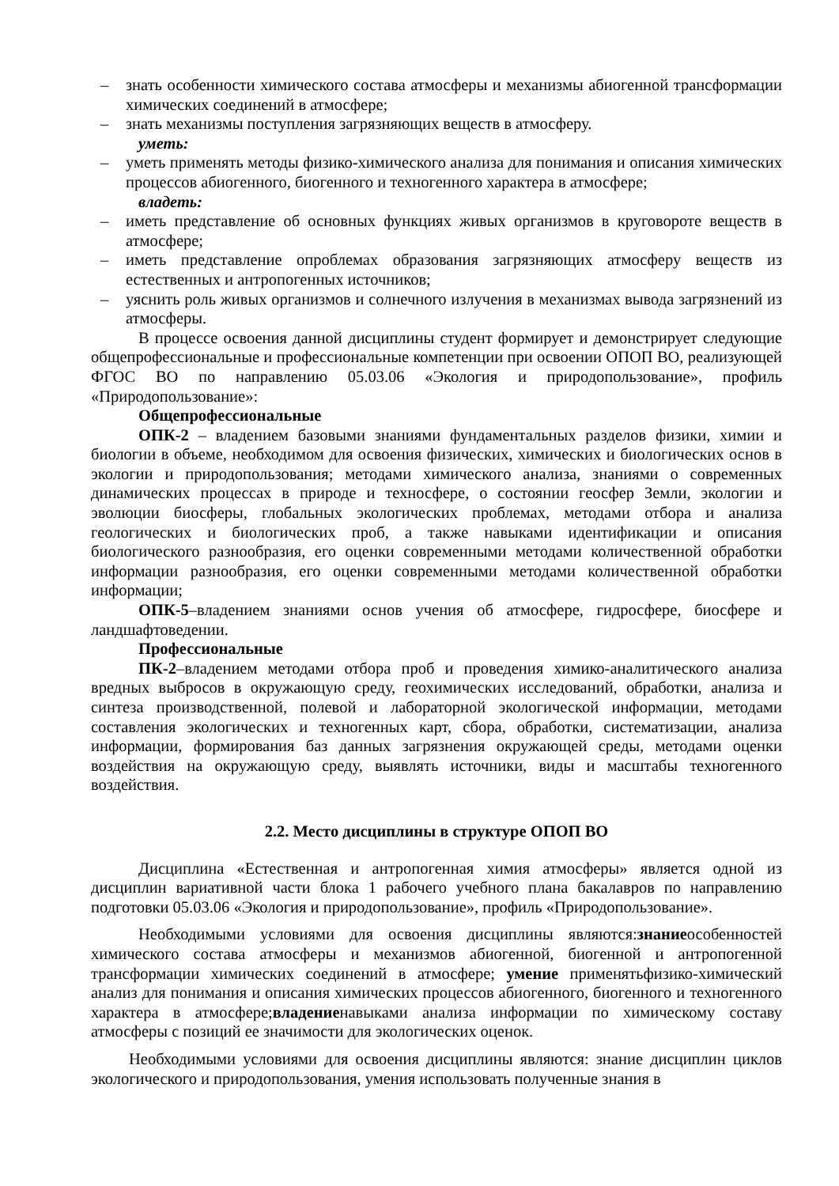– знать особенности химического состава атмосферы и механизмы абиогенной трансформации химических соединений в атмосфере;
– знать механизмы поступления загрязняющих веществ в атмосферу.
уметь:
– уметь применять методы физико-химического анализа для понимания и описания химических процессов абиогенного, биогенного и техногенного характера в атмосфере;
владеть:
– иметь представление об основных функциях живых организмов в круговороте веществ в атмосфере;
– иметь представление опроблемах образования загрязняющих атмосферу веществ из естественных и антропогенных источников;
– уяснить роль живых организмов и солнечного излучения в механизмах вывода загрязнений из атмосферы.
В процессе освоения данной дисциплины студент формирует и демонстрирует следующие общепрофессиональные и профессиональные компетенции при освоении ОПОП ВО, реализующей ФГОС ВО по направлению 05.03.06 «Экология и природопользование», профиль «Природопользование»:
Общепрофессиональные
ОПК-2 – владением базовыми знаниями фундаментальных разделов физики, химии и биологии в объеме, необходимом для освоения физических, химических и биологических основ в экологии и природопользования; методами химического анализа, знаниями о современных динамических процессах в природе и техносфере, о состоянии геосфер Земли, экологии и эволюции биосферы, глобальных экологических проблемах, методами отбора и анализа геологических и биологических проб, а также навыками идентификации и описания биологического разнообразия, его оценки современными методами количественной обработки информации разнообразия, его оценки современными методами количественной обработки информации;
ОПК-5–владением знаниями основ учения об атмосфере, гидросфере, биосфере и ландшафтоведении.
Профессиональные
ПК-2–владением методами отбора проб и проведения химико-аналитического анализа вредных выбросов в окружающую среду, геохимических исследований, обработки, анализа и синтеза производственной, полевой и лабораторной экологической информации, методами составления экологических и техногенных карт, сбора, обработки, систематизации, анализа информации, формирования баз данных загрязнения окружающей среды, методами оценки воздействия на окружающую среду, выявлять источники, виды и масштабы техногенного воздействия.
2.2. Место дисциплины в структуре ОПОП ВО
Дисциплина «Естественная и антропогенная химия атмосферы» является одной из дисциплин вариативной части блока 1 рабочего учебного плана бакалавров по направлению подготовки 05.03.06 «Экология и природопользование», профиль «Природопользование».
Необходимыми условиями для освоения дисциплины являются:знаниеособенностей химического состава атмосферы и механизмов абиогенной, биогенной и антропогенной трансформации химических соединений в атмосфере; умение применятьфизико-химический анализ для понимания и описания химических процессов абиогенного, биогенного и техногенного характера в атмосфере;владениенавыками анализа информации по химическому составу атмосферы с позиций ее значимости для экологических оценок.
Необходимыми условиями для освоения дисциплины являются: знание дисциплин циклов экологического и природопользования, умения использовать полученные знания в